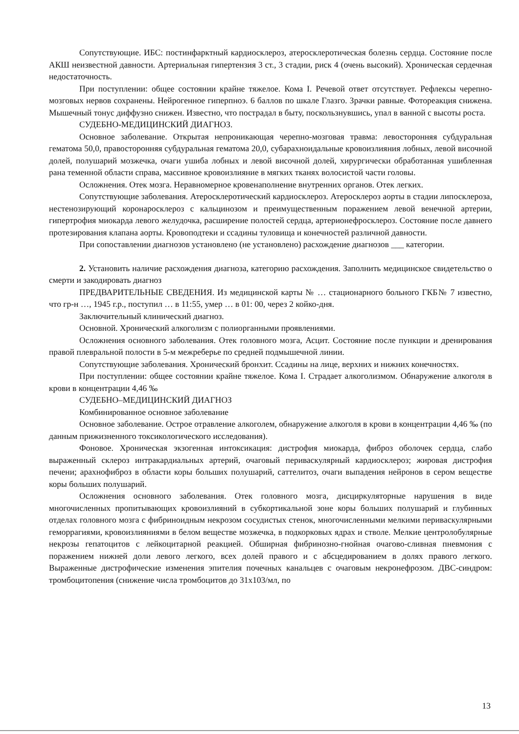Сопутствующие. ИБС: постинфарктный кардиосклероз, атеросклеротическая болезнь сердца. Состояние после АКШ неизвестной давности. Артериальная гипертензия 3 ст., 3 стадии, риск 4 (очень высокий). Хроническая сердечная недостаточность.
При поступлении: общее состоянии крайне тяжелое. Кома I. Речевой ответ отсутствует. Рефлексы черепно-мозговых нервов сохранены. Нейрогенное гиперпноэ. 6 баллов по шкале Глазго. Зрачки равные. Фотореакция снижена. Мышечный тонус диффузно снижен. Известно, что пострадал в быту, поскользнувшись, упал в ванной с высоты роста.
СУДЕБНО-МЕДИЦИНСКИЙ ДИАГНОЗ.
Основное заболевание. Открытая непроникающая черепно-мозговая травма: левосторонняя субдуральная гематома 50,0, правосторонняя субдуральная гематома 20,0, субарахноидальные кровоизлияния лобных, левой височной долей, полушарий мозжечка, очаги ушиба лобных и левой височной долей, хирургически обработанная ушибленная рана теменной области справа, массивное кровоизлияние в мягких тканях волосистой части головы.
Осложнения. Отек мозга. Неравномерное кровенаполнение внутренних органов. Отек легких.
Сопутствующие заболевания. Атеросклеротический кардиосклероз. Атеросклероз аорты в стадии липосклероза, нестенозирующий коронаросклероз с кальцинозом и преимущественным поражением левой венечной артерии, гипертрофия миокарда левого желудочка, расширение полостей сердца, артерионефросклероз. Состояние после давнего протезирования клапана аорты. Кровоподтеки и ссадины туловища и конечностей различной давности.
При сопоставлении диагнозов установлено (не установлено) расхождение диагнозов ___ категории.
2. Установить наличие расхождения диагноза, категорию расхождения. Заполнить медицинское свидетельство о смерти и закодировать диагноз
ПРЕДВАРИТЕЛЬНЫЕ СВЕДЕНИЯ. Из медицинской карты № … стационарного больного ГКБ№ 7 известно, что гр-н …, 1945 г.р., поступил … в 11:55, умер … в 01: 00, через 2 койко-дня.
Заключительный клинический диагноз.
Основной. Хронический алкоголизм с полиорганными проявлениями.
Осложнения основного заболевания. Отек головного мозга, Асцит. Состояние после пункции и дренирования правой плевральной полости в 5-м межреберье по средней подмышечной линии.
Сопутствующие заболевания. Хронический бронхит. Ссадины на лице, верхних и нижних конечностях.
При поступлении: общее состоянии крайне тяжелое. Кома I. Страдает алкоголизмом. Обнаружение алкоголя в крови в концентрации 4,46 ‰
СУДЕБНО–МЕДИЦИНСКИЙ ДИАГНОЗ
Комбинированное основное заболевание
Основное заболевание. Острое отравление алкоголем, обнаружение алкоголя в крови в концентрации 4,46 ‰ (по данным прижизненного токсикологического исследования).
Фоновое. Хроническая экзогенная интоксикация: дистрофия миокарда, фиброз оболочек сердца, слабо выраженный склероз интракардиальных артерий, очаговый периваскулярный кардиосклероз; жировая дистрофия печени; арахнофиброз в области коры больших полушарий, саттелитоз, очаги выпадения нейронов в сером веществе коры больших полушарий.
Осложнения основного заболевания. Отек головного мозга, дисциркуляторные нарушения в виде многочисленных пропитывающих кровоизлияний в субкортикальной зоне коры больших полушарий и глубинных отделах головного мозга с фибриноидным некрозом сосудистых стенок, многочисленными мелкими периваскулярными геморрагиями, кровоизлияниями в белом веществе мозжечка, в подкорковых ядрах и стволе. Мелкие центролобулярные некрозы гепатоцитов с лейкоцитарной реакцией. Обширная фибринозно-гнойная очагово-сливная пневмония с поражением нижней доли левого легкого, всех долей правого и с абсцедированием в долях правого легкого. Выраженные дистрофические изменения эпителия почечных канальцев с очаговым некронефрозом. ДВС-синдром: тромбоцитопения (снижение числа тромбоцитов до 31х103/мл, по
13